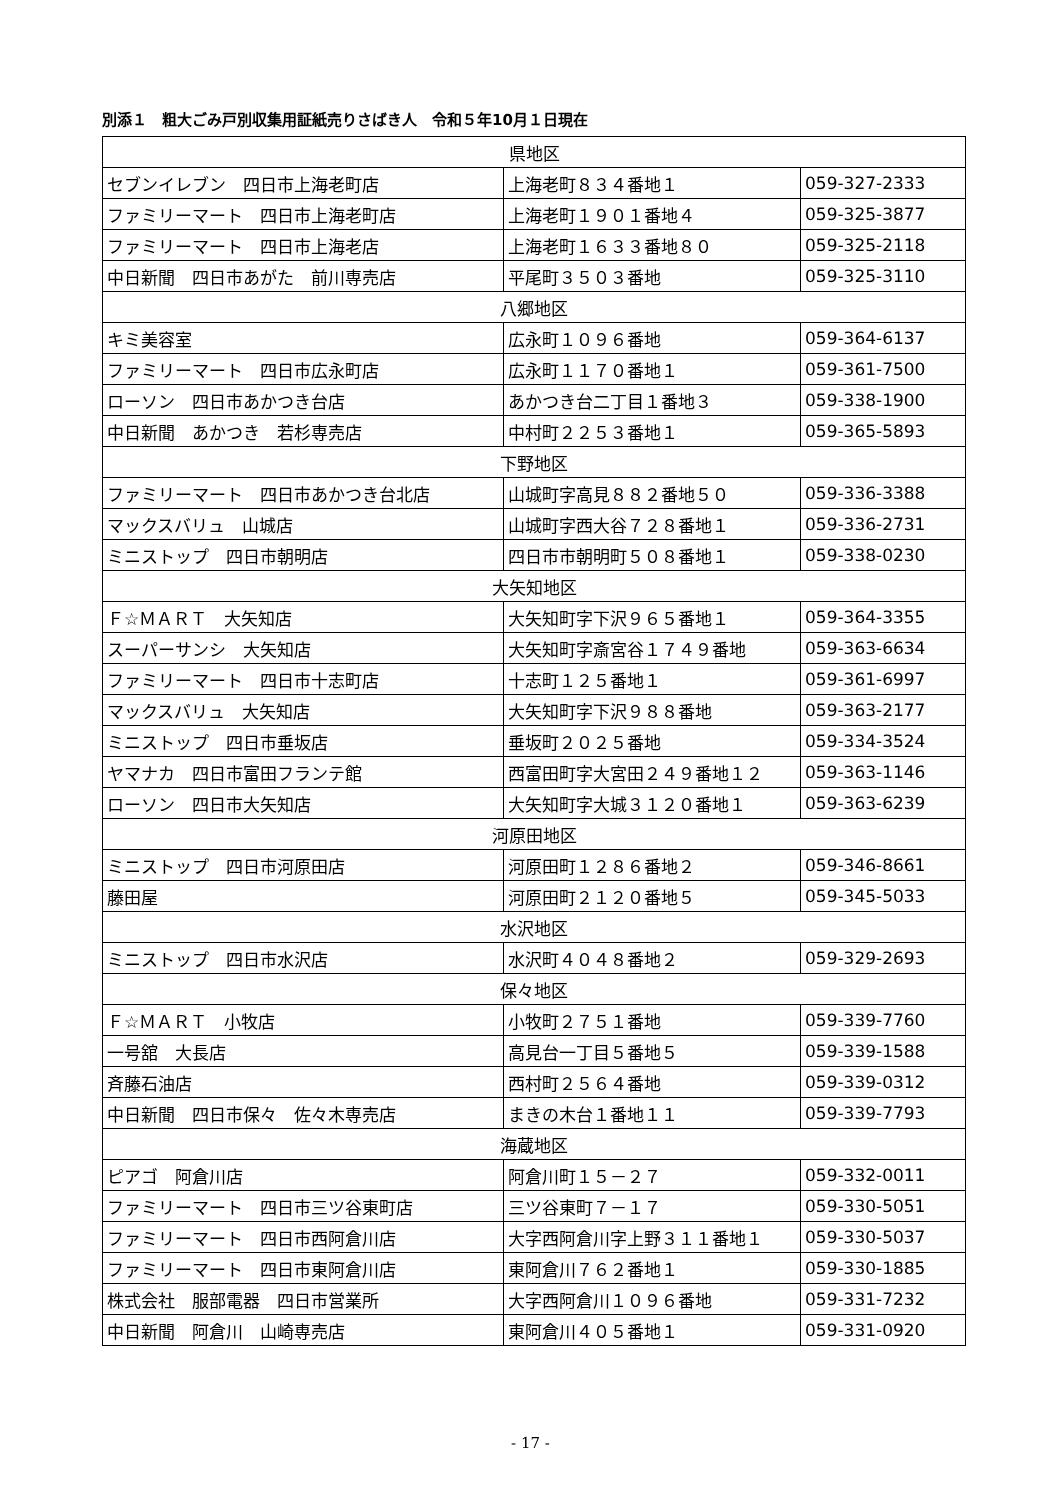別添１　粗大ごみ戸別収集用証紙売りさばき人　令和５年10月１日現在
| 県地区 | | |
| セブンイレブン 四日市上海老町店 | 上海老町８３４番地１ | 059-327-2333 |
| ファミリーマート 四日市上海老町店 | 上海老町１９０１番地４ | 059-325-3877 |
| ファミリーマート 四日市上海老店 | 上海老町１６３３番地８０ | 059-325-2118 |
| 中日新聞 四日市あがた 前川専売店 | 平尾町３５０３番地 | 059-325-3110 |
| 八郷地区 | | |
| キミ美容室 | 広永町１０９６番地 | 059-364-6137 |
| ファミリーマート 四日市広永町店 | 広永町１１７０番地１ | 059-361-7500 |
| ローソン 四日市あかつき台店 | あかつき台二丁目１番地３ | 059-338-1900 |
| 中日新聞 あかつき 若杉専売店 | 中村町２２５３番地１ | 059-365-5893 |
| 下野地区 | | |
| ファミリーマート 四日市あかつき台北店 | 山城町字高見８８２番地５０ | 059-336-3388 |
| マックスバリュ 山城店 | 山城町字西大谷７２８番地１ | 059-336-2731 |
| ミニストップ 四日市朝明店 | 四日市市朝明町５０８番地１ | 059-338-0230 |
| 大矢知地区 | | |
| Ｆ☆ＭＡＲＴ 大矢知店 | 大矢知町字下沢９６５番地１ | 059-364-3355 |
| スーパーサンシ 大矢知店 | 大矢知町字斎宮谷１７４９番地 | 059-363-6634 |
| ファミリーマート 四日市十志町店 | 十志町１２５番地１ | 059-361-6997 |
| マックスバリュ 大矢知店 | 大矢知町字下沢９８８番地 | 059-363-2177 |
| ミニストップ 四日市垂坂店 | 垂坂町２０２５番地 | 059-334-3524 |
| ヤマナカ 四日市富田フランテ館 | 西富田町字大宮田２４９番地１２ | 059-363-1146 |
| ローソン 四日市大矢知店 | 大矢知町字大城３１２０番地１ | 059-363-6239 |
| 河原田地区 | | |
| ミニストップ 四日市河原田店 | 河原田町１２８６番地２ | 059-346-8661 |
| 藤田屋 | 河原田町２１２０番地５ | 059-345-5033 |
| 水沢地区 | | |
| ミニストップ 四日市水沢店 | 水沢町４０４８番地２ | 059-329-2693 |
| 保々地区 | | |
| Ｆ☆ＭＡＲＴ 小牧店 | 小牧町２７５１番地 | 059-339-7760 |
| 一号舘 大長店 | 高見台一丁目５番地５ | 059-339-1588 |
| 斉藤石油店 | 西村町２５６４番地 | 059-339-0312 |
| 中日新聞 四日市保々 佐々木専売店 | まきの木台１番地１１ | 059-339-7793 |
| 海蔵地区 | | |
| ピアゴ 阿倉川店 | 阿倉川町１５－２７ | 059-332-0011 |
| ファミリーマート 四日市三ツ谷東町店 | 三ツ谷東町７－１７ | 059-330-5051 |
| ファミリーマート 四日市西阿倉川店 | 大字西阿倉川字上野３１１番地１ | 059-330-5037 |
| ファミリーマート 四日市東阿倉川店 | 東阿倉川７６２番地１ | 059-330-1885 |
| 株式会社 服部電器 四日市営業所 | 大字西阿倉川１０９６番地 | 059-331-7232 |
| 中日新聞 阿倉川 山崎専売店 | 東阿倉川４０５番地１ | 059-331-0920 |
- 17 -